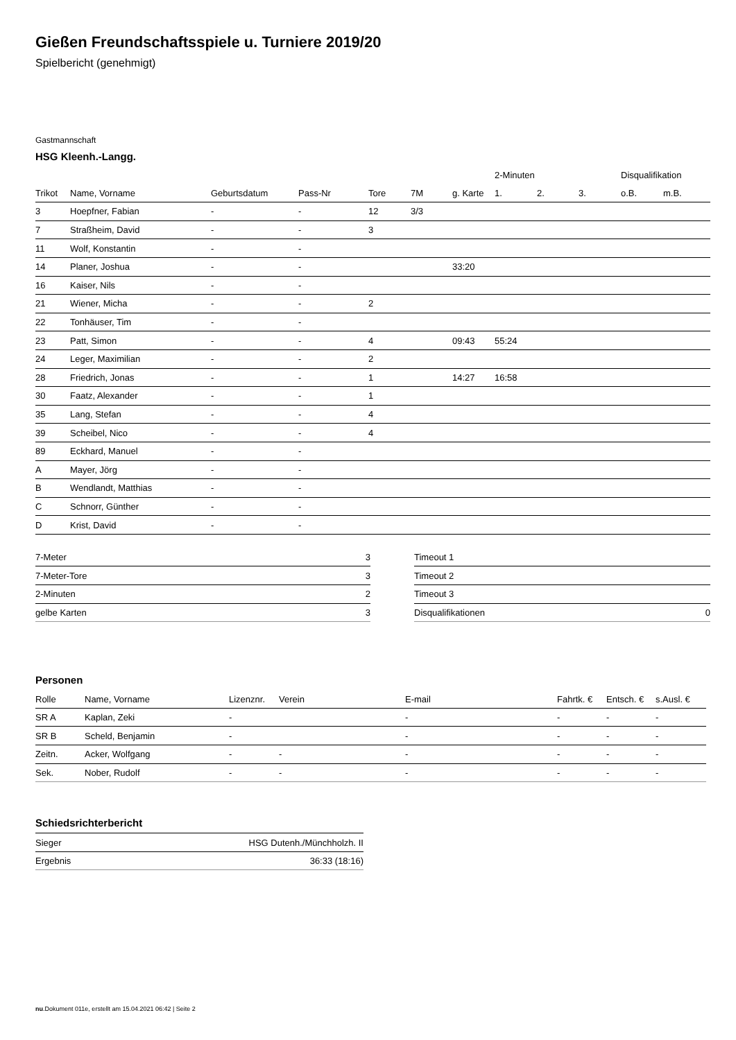Gießen Freundschaftsspiele u. Turniere 2019/20
Spielbericht (genehmigt)
Gastmannschaft
HSG Kleenh.-Langg.
| | | | | | | | 2-Minuten | | | Disqualifikation | |
| --- | --- | --- | --- | --- | --- | --- | --- | --- | --- | --- | --- |
| Trikot | Name, Vorname | Geburtsdatum | Pass-Nr | Tore | 7M | g. Karte | 1. | 2. | 3. | o.B. | m.B. |
| 3 | Hoepfner, Fabian | - | - | 12 | 3/3 | | | | | | |
| 7 | Straßheim, David | - | - | 3 | | | | | | | |
| 11 | Wolf, Konstantin | - | - | | | | | | | | |
| 14 | Planer, Joshua | - | - | | | 33:20 | | | | | |
| 16 | Kaiser, Nils | - | - | | | | | | | | |
| 21 | Wiener, Micha | - | - | 2 | | | | | | | |
| 22 | Tonhäuser, Tim | - | - | | | | | | | | |
| 23 | Patt, Simon | - | - | 4 | | 09:43 | 55:24 | | | | |
| 24 | Leger, Maximilian | - | - | 2 | | | | | | | |
| 28 | Friedrich, Jonas | - | - | 1 | | 14:27 | 16:58 | | | | |
| 30 | Faatz, Alexander | - | - | 1 | | | | | | | |
| 35 | Lang, Stefan | - | - | 4 | | | | | | | |
| 39 | Scheibel, Nico | - | - | 4 | | | | | | | |
| 89 | Eckhard, Manuel | - | - | | | | | | | | |
| A | Mayer, Jörg | - | - | | | | | | | | |
| B | Wendlandt, Matthias | - | - | | | | | | | | |
| C | Schnorr, Günther | - | - | | | | | | | | |
| D | Krist, David | - | - | | | | | | | | |
| 7-Meter | 3 |
| 7-Meter-Tore | 3 |
| 2-Minuten | 2 |
| gelbe Karten | 3 |
| Timeout 1 | |
| Timeout 2 | |
| Timeout 3 | |
| Disqualifikationen | 0 |
Personen
| Rolle | Name, Vorname | Lizenznr. | Verein | E-mail | Fahrtk. € | Entsch. € | s.Ausl. € |
| --- | --- | --- | --- | --- | --- | --- | --- |
| SR A | Kaplan, Zeki | - | | - | - | - | - |
| SR B | Scheld, Benjamin | - | | - | - | - | - |
| Zeitn. | Acker, Wolfgang | - | - | - | - | - | - |
| Sek. | Nober, Rudolf | - | - | - | - | - | - |
Schiedsrichterbericht
| Sieger | HSG Dutenh./Münchholzh. II |
| Ergebnis | 36:33 (18:16) |
nu.Dokument 011e, erstellt am 15.04.2021 06:42 | Seite 2